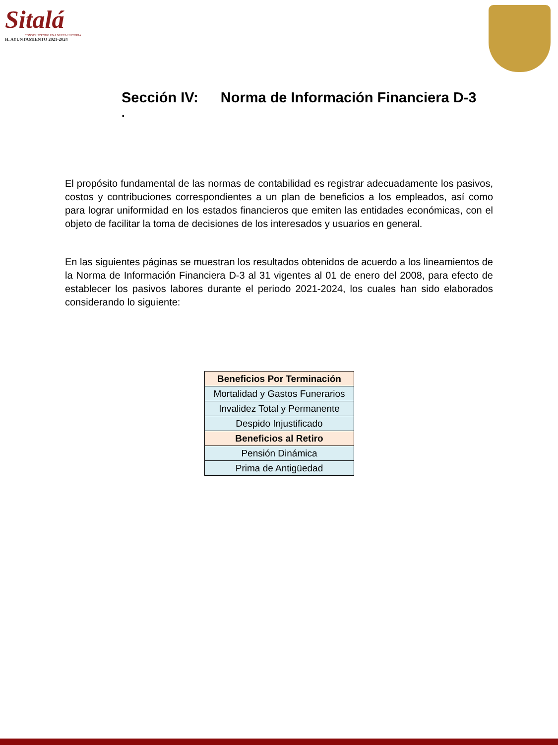Sitalá
CONSTRUYENDO UNA NUEVA HISTORIA
H. AYUNTAMIENTO 2021-2024
Sección IV: Norma de Información Financiera D-3
.
El propósito fundamental de las normas de contabilidad es registrar adecuadamente los pasivos, costos y contribuciones correspondientes a un plan de beneficios a los empleados, así como para lograr uniformidad en los estados financieros que emiten las entidades económicas, con el objeto de facilitar la toma de decisiones de los interesados y usuarios en general.
En las siguientes páginas se muestran los resultados obtenidos de acuerdo a los lineamientos de la Norma de Información Financiera D-3 al 31 vigentes al 01 de enero del 2008, para efecto de establecer los pasivos labores durante el periodo 2021-2024, los cuales han sido elaborados considerando lo siguiente:
| Beneficios Por Terminación |
| Mortalidad y Gastos Funerarios |
| Invalidez Total y Permanente |
| Despido Injustificado |
| Beneficios al Retiro |
| Pensión Dinámica |
| Prima de Antigüedad |